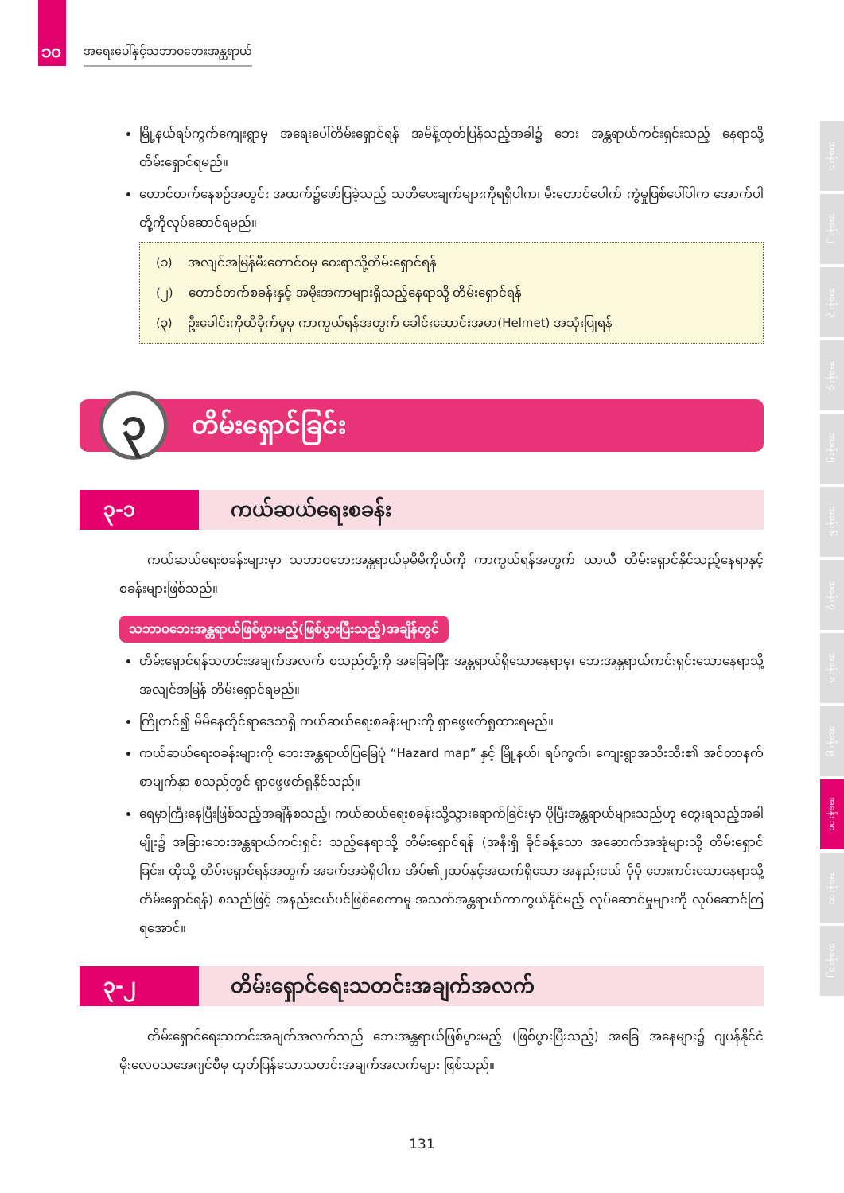၁၀ အရေးပေါ်နှင့်သဘာဝဘေးအန္တရာယ်
မြို့နယ်ရပ်ကွက်ကျေးရွာမှ အရေးပေါ်တိမ်းရှောင်ရန် အမိန့်ထုတ်ပြန်သည့်အခါ၌ ဘေး အန္တရာယ်ကင်းရှင်းသည့် နေရာသို့ တိမ်းရှောင်ရမည်။
တောင်တက်နေစဉ်အတွင်း အထက်၌ဖော်ပြခဲ့သည့် သတိပေးချက်များကိုရရှိပါက၊ မီးတောင်ပေါက် ကွဲမှုဖြစ်ပေါ်ပါက အောက်ပါတို့ကိုလုပ်ဆောင်ရမည်။
(၁) အလျင်အမြန်မီးတောင်ဝမှ ဝေးရာသို့တိမ်းရှောင်ရန်
(၂) တောင်တက်စခန်းနှင့် အမိုးအကာများရှိသည့်နေရာသို့ တိမ်းရှောင်ရန်
(၃) ဦးခေါင်းကိုထိခိုက်မှုမှ ကာကွယ်ရန်အတွက် ခေါင်းဆောင်းအမာ(Helmet) အသုံးပြုရန်
၃
တိမ်းရှောင်ခြင်း
၃-၁ ကယ်ဆယ်ရေးစခန်း
ကယ်ဆယ်ရေးစခန်းများမှာ သဘာဝဘေးအန္တရာယ်မှမိမိကိုယ်ကို ကာကွယ်ရန်အတွက် ယာယီ တိမ်းရှောင်နိုင်သည့်နေရာနှင့်စခန်းများဖြစ်သည်။
သဘာဝဘေးအန္တရာယ်ဖြစ်ပွားမည့်(ဖြစ်ပွားပြီးသည့်)အချိန်တွင်
တိမ်းရှောင်ရန်သတင်းအချက်အလက် စသည်တို့ကို အခြေခံပြီး အန္တရာယ်ရှိသောနေရာမှ၊ ဘေးအန္တရာယ်ကင်းရှင်းသောနေရာသို့ အလျင်အမြန် တိမ်းရှောင်ရမည်။
ကြိုတင်၍ မိမိနေထိုင်ရာဒေသရှိ ကယ်ဆယ်ရေးစခန်းများကို ရှာဖွေဖတ်ရှုထားရမည်။
ကယ်ဆယ်ရေးစခန်းများကို ဘေးအန္တရာယ်ပြမြေပုံ “Hazard map” နှင့် မြို့နယ်၊ ရပ်ကွက်၊ ကျေးရွာအသီးသီး၏ အင်တာနက်စာမျက်နှာ စသည်တွင် ရှာဖွေဖတ်ရှုနိုင်သည်။
ရေမှာကြီးနေပြီးဖြစ်သည့်အချိန်စသည့်၊ ကယ်ဆယ်ရေးစခန်းသို့သွားရောက်ခြင်းမှာ ပိုပြီးအန္တရာယ်များသည်ဟု တွေးရသည့်အခါမျိုး၌ အခြားဘေးအန္တရာယ်ကင်းရှင်း သည့်နေရာသို့ တိမ်းရှောင်ရန် (အနီးရှိ ခိုင်ခန့်သော အဆောက်အအုံများသို့ တိမ်းရှောင်ခြင်း၊ ထိုသို့ တိမ်းရှောင်ရန်အတွက် အခက်အခဲရှိပါက အိမ်၏၂ထပ်နှင့်အထက်ရှိသော အနည်းငယ် ပိုမို ဘေးကင်းသောနေရာသို့တိမ်းရှောင်ရန်) စသည်ဖြင့် အနည်းငယ်ပင်ဖြစ်စေကာမူ အသက်အန္တရာယ်ကာကွယ်နိုင်မည့် လုပ်ဆောင်မှုများကို လုပ်ဆောင်ကြရအောင်။
၃-၂ တိမ်းရှောင်ရေးသတင်းအချက်အလက်
တိမ်းရှောင်ရေးသတင်းအချက်အလက်သည် ဘေးအန္တရာယ်ဖြစ်ပွားမည့် (ဖြစ်ပွားပြီးသည့်) အခြေ အနေများ၌ ဂျပန်နိုင်ငံမိုးလေဝသအေဂျင်စီမှ ထုတ်ပြန်သောသတင်းအချက်အလက်များ ဖြစ်သည်။
131
အခန်း ၁
အခန်း ၂
အခန်း ၃
အခန်း ၄
အခန်း ၅
အခန်း ၆
အခန်း ၇
အခန်း ၈
အခန်း ၉
အခန်း ၁၀
အခန်း ၁၁
အခန်း ၁၂